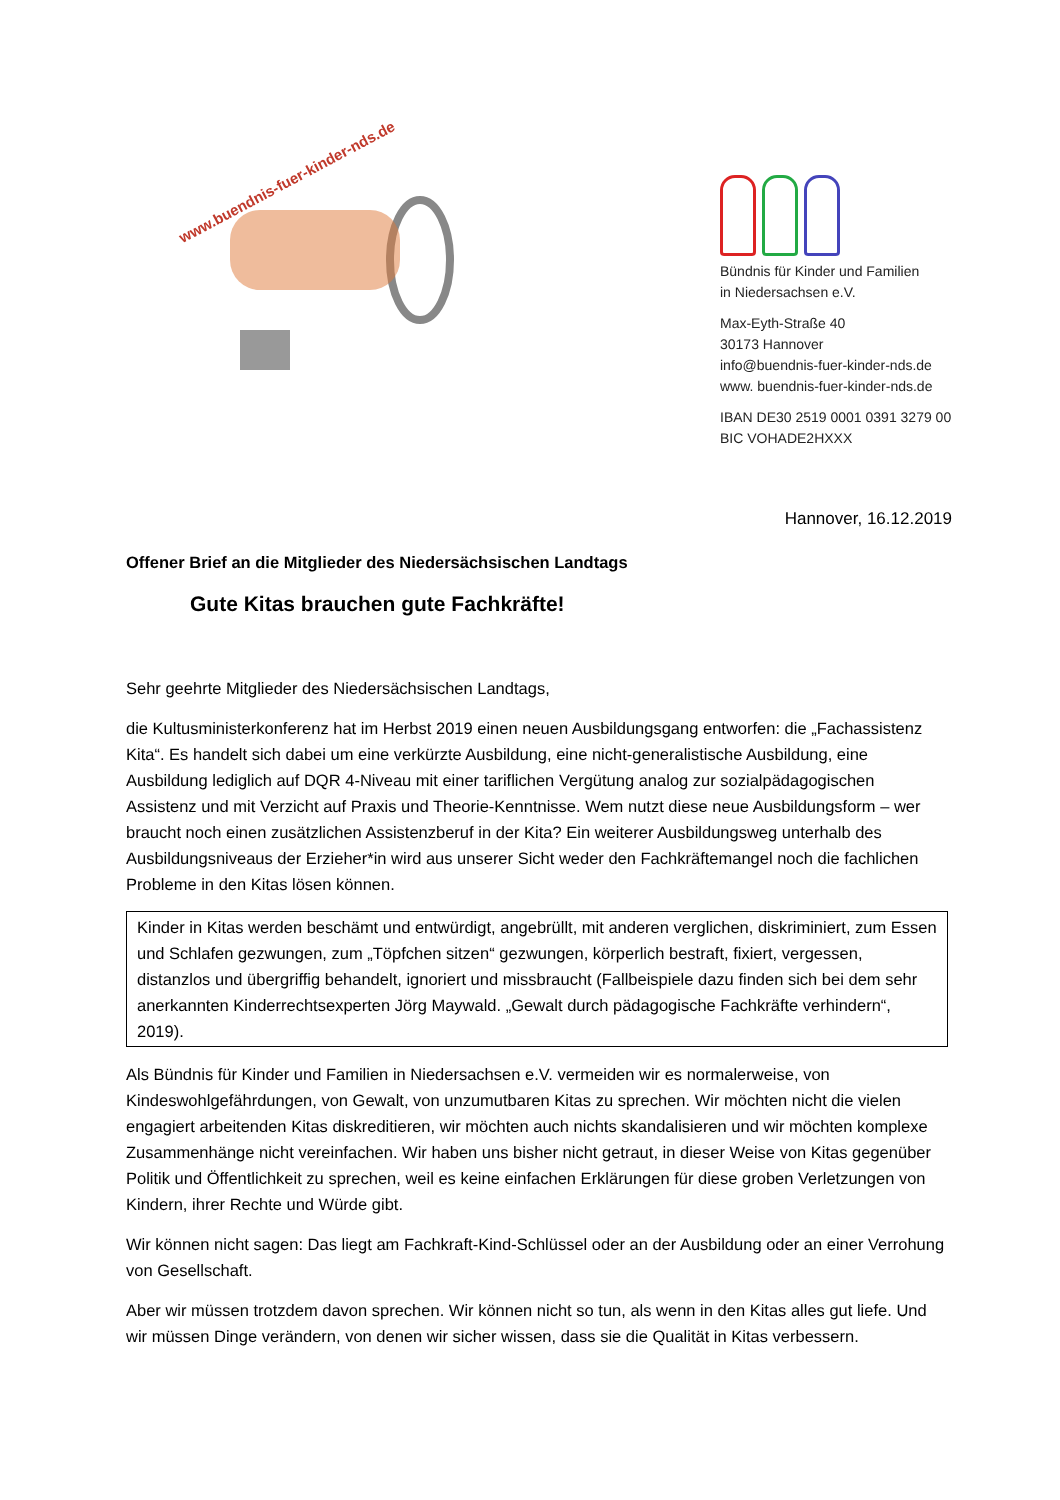www.buendnis-fuer-kinder-nds.de
Bündnis für Kinder und Familien
in Niedersachsen e.V.
Max-Eyth-Straße 40
30173 Hannover
info@buendnis-fuer-kinder-nds.de
www. buendnis-fuer-kinder-nds.de
IBAN DE30 2519 0001 0391 3279 00
BIC VOHADE2HXXX
Hannover, 16.12.2019
Offener Brief an die Mitglieder des Niedersächsischen Landtags
Gute Kitas brauchen gute Fachkräfte!
Sehr geehrte Mitglieder des Niedersächsischen Landtags,
die Kultusministerkonferenz hat im Herbst 2019 einen neuen Ausbildungsgang entworfen: die „Fachassistenz Kita“. Es handelt sich dabei um eine verkürzte Ausbildung, eine nicht-generalistische Ausbildung, eine Ausbildung lediglich auf DQR 4-Niveau mit einer tariflichen Vergütung analog zur sozialpädagogischen Assistenz und mit Verzicht auf Praxis und Theorie-Kenntnisse. Wem nutzt diese neue Ausbildungsform – wer braucht noch einen zusätzlichen Assistenzberuf in der Kita? Ein weiterer Ausbildungsweg unterhalb des Ausbildungsniveaus der Erzieher*in wird aus unserer Sicht weder den Fachkräftemangel noch die fachlichen Probleme in den Kitas lösen können.
Kinder in Kitas werden beschämt und entwürdigt, angebrüllt, mit anderen verglichen, diskriminiert, zum Essen und Schlafen gezwungen, zum „Töpfchen sitzen“ gezwungen, körperlich bestraft, fixiert, vergessen, distanzlos und übergriffig behandelt, ignoriert und missbraucht (Fallbeispiele dazu finden sich bei dem sehr anerkannten Kinderrechtsexperten Jörg Maywald. „Gewalt durch pädagogische Fachkräfte verhindern“, 2019).
Als Bündnis für Kinder und Familien in Niedersachsen e.V. vermeiden wir es normalerweise, von Kindeswohlgefährdungen, von Gewalt, von unzumutbaren Kitas zu sprechen. Wir möchten nicht die vielen engagiert arbeitenden Kitas diskreditieren, wir möchten auch nichts skandalisieren und wir möchten komplexe Zusammenhänge nicht vereinfachen. Wir haben uns bisher nicht getraut, in dieser Weise von Kitas gegenüber Politik und Öffentlichkeit zu sprechen, weil es keine einfachen Erklärungen für diese groben Verletzungen von Kindern, ihrer Rechte und Würde gibt.
Wir können nicht sagen: Das liegt am Fachkraft-Kind-Schlüssel oder an der Ausbildung oder an einer Verrohung von Gesellschaft.
Aber wir müssen trotzdem davon sprechen. Wir können nicht so tun, als wenn in den Kitas alles gut liefe. Und wir müssen Dinge verändern, von denen wir sicher wissen, dass sie die Qualität in Kitas verbessern.